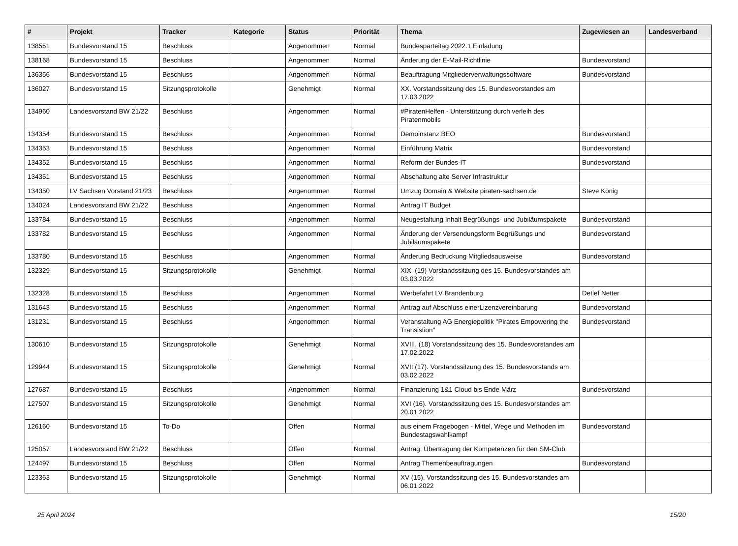| # | Projekt | Tracker | Kategorie | Status | Priorität | Thema | Zugewiesen an | Landesverband |
| --- | --- | --- | --- | --- | --- | --- | --- | --- |
| 138551 | Bundesvorstand 15 | Beschluss | | Angenommen | Normal | Bundesparteitag 2022.1 Einladung | | |
| 138168 | Bundesvorstand 15 | Beschluss | | Angenommen | Normal | Änderung der E-Mail-Richtlinie | Bundesvorstand | |
| 136356 | Bundesvorstand 15 | Beschluss | | Angenommen | Normal | Beauftragung Mitgliederverwaltungssoftware | Bundesvorstand | |
| 136027 | Bundesvorstand 15 | Sitzungsprotokolle | | Genehmigt | Normal | XX. Vorstandssitzung des 15. Bundesvorstandes am 17.03.2022 | | |
| 134960 | Landesvorstand BW 21/22 | Beschluss | | Angenommen | Normal | #PiratenHelfen - Unterstützung durch verleih des Piratenmobils | | |
| 134354 | Bundesvorstand 15 | Beschluss | | Angenommen | Normal | Demoinstanz BEO | Bundesvorstand | |
| 134353 | Bundesvorstand 15 | Beschluss | | Angenommen | Normal | Einführung Matrix | Bundesvorstand | |
| 134352 | Bundesvorstand 15 | Beschluss | | Angenommen | Normal | Reform der Bundes-IT | Bundesvorstand | |
| 134351 | Bundesvorstand 15 | Beschluss | | Angenommen | Normal | Abschaltung alte Server Infrastruktur | | |
| 134350 | LV Sachsen Vorstand 21/23 | Beschluss | | Angenommen | Normal | Umzug Domain & Website piraten-sachsen.de | Steve König | |
| 134024 | Landesvorstand BW 21/22 | Beschluss | | Angenommen | Normal | Antrag IT Budget | | |
| 133784 | Bundesvorstand 15 | Beschluss | | Angenommen | Normal | Neugestaltung Inhalt Begrüßungs- und Jubiläumspakete | Bundesvorstand | |
| 133782 | Bundesvorstand 15 | Beschluss | | Angenommen | Normal | Änderung der Versendungsform Begrüßungs und Jubiläumspakete | Bundesvorstand | |
| 133780 | Bundesvorstand 15 | Beschluss | | Angenommen | Normal | Änderung Bedruckung Mitgliedsausweise | Bundesvorstand | |
| 132329 | Bundesvorstand 15 | Sitzungsprotokolle | | Genehmigt | Normal | XIX. (19) Vorstandssitzung des 15. Bundesvorstandes am 03.03.2022 | | |
| 132328 | Bundesvorstand 15 | Beschluss | | Angenommen | Normal | Werbefahrt LV Brandenburg | Detlef Netter | |
| 131643 | Bundesvorstand 15 | Beschluss | | Angenommen | Normal | Antrag auf Abschluss einerLizenzvereinbarung | Bundesvorstand | |
| 131231 | Bundesvorstand 15 | Beschluss | | Angenommen | Normal | Veranstaltung AG Energiepolitik "Pirates Empowering the Transistion" | Bundesvorstand | |
| 130610 | Bundesvorstand 15 | Sitzungsprotokolle | | Genehmigt | Normal | XVIII. (18) Vorstandssitzung des 15. Bundesvorstandes am 17.02.2022 | | |
| 129944 | Bundesvorstand 15 | Sitzungsprotokolle | | Genehmigt | Normal | XVII (17). Vorstandssitzung des 15. Bundesvorstands am 03.02.2022 | | |
| 127687 | Bundesvorstand 15 | Beschluss | | Angenommen | Normal | Finanzierung 1&1 Cloud bis Ende März | Bundesvorstand | |
| 127507 | Bundesvorstand 15 | Sitzungsprotokolle | | Genehmigt | Normal | XVI (16). Vorstandssitzung des 15. Bundesvorstandes am 20.01.2022 | | |
| 126160 | Bundesvorstand 15 | To-Do | | Offen | Normal | aus einem Fragebogen - Mittel, Wege und Methoden im Bundestagswahlkampf | Bundesvorstand | |
| 125057 | Landesvorstand BW 21/22 | Beschluss | | Offen | Normal | Antrag: Übertragung der Kompetenzen für den SM-Club | | |
| 124497 | Bundesvorstand 15 | Beschluss | | Offen | Normal | Antrag Themenbeauftragungen | Bundesvorstand | |
| 123363 | Bundesvorstand 15 | Sitzungsprotokolle | | Genehmigt | Normal | XV (15). Vorstandssitzung des 15. Bundesvorstandes am 06.01.2022 | | |
25 April 2024 15/20